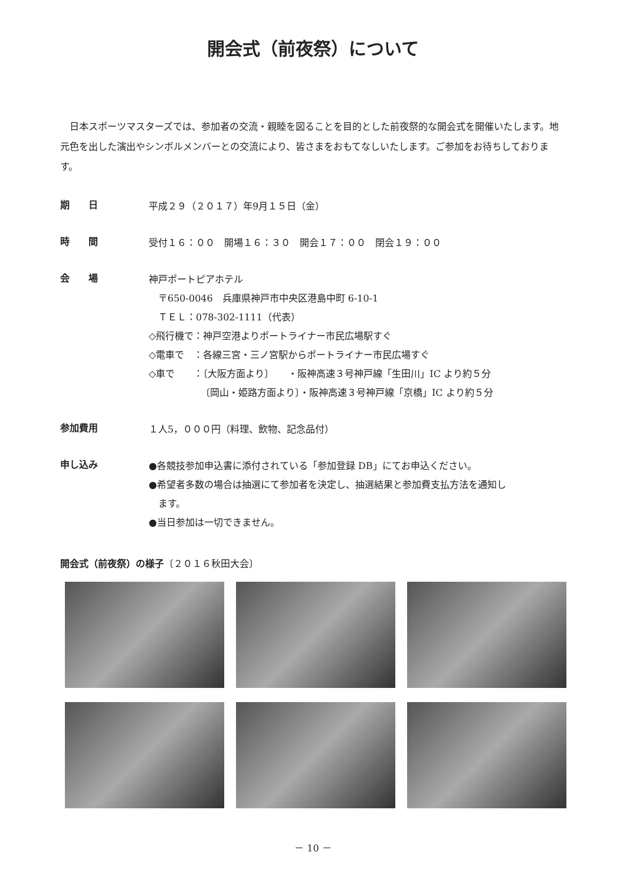開会式（前夜祭）について
日本スポーツマスターズでは、参加者の交流・親睦を図ることを目的とした前夜祭的な開会式を開催いたします。地元色を出した演出やシンボルメンバーとの交流により、皆さまをおもてなしいたします。ご参加をお待ちしております。
期　　日
平成２９（２０１７）年9月１５日（金）
時　　間
受付１６：００　開場１６：３０　開会１７：００　閉会１９：００
会　　場
神戸ポートピアホテル
　〒650-0046　兵庫県神戸市中央区港島中町 6-10-1
　ＴＥＬ：078-302-1111（代表）
◇飛行機で：神戸空港よりポートライナー市民広場駅すぐ
◇電車で　：各線三宮・三ノ宮駅からポートライナー市民広場すぐ
◇車で　　：〔大阪方面より〕　　・阪神高速３号神戸線「生田川」IC より約５分
　　　　　　〔岡山・姫路方面より〕・阪神高速３号神戸線「京橋」IC より約５分
参加費用
１人5，０００円（料理、飲物、記念品付）
申し込み
●各競技参加申込書に添付されている「参加登録 DB」にてお申込ください。
●希望者多数の場合は抽選にて参加者を決定し、抽選結果と参加費支払方法を通知し
　ます。
●当日参加は一切できません。
開会式（前夜祭）の様子〔２０１６秋田大会〕
－ 10 －